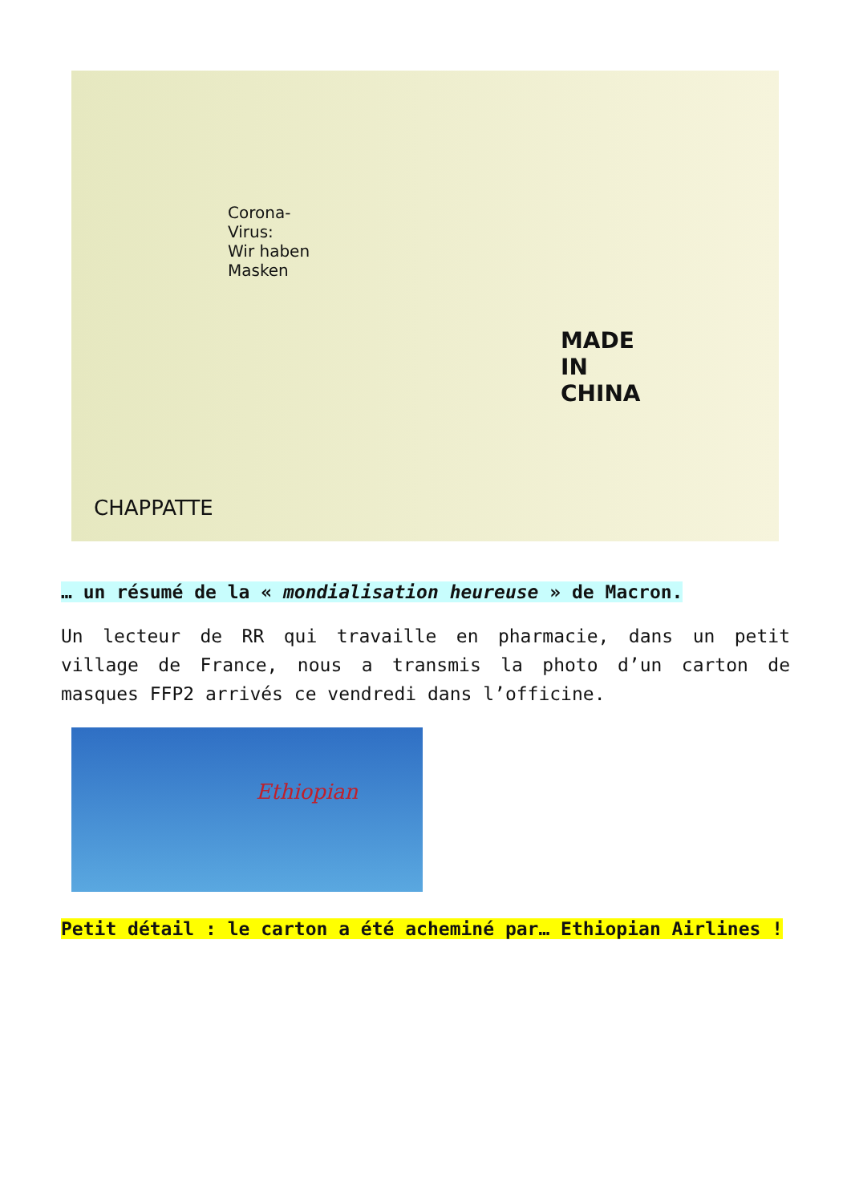Corona-
Virus:
Wir haben
Masken
MADE
IN
CHINA
CHAPPATTE
… un résumé de la « mondialisation heureuse » de Macron.
Un lecteur de RR qui travaille en pharmacie, dans un petit village de France, nous a transmis la photo d’un carton de masques FFP2 arrivés ce vendredi dans l’officine.
Ethiopian
Petit détail : le carton a été acheminé par… Ethiopian Airlines !